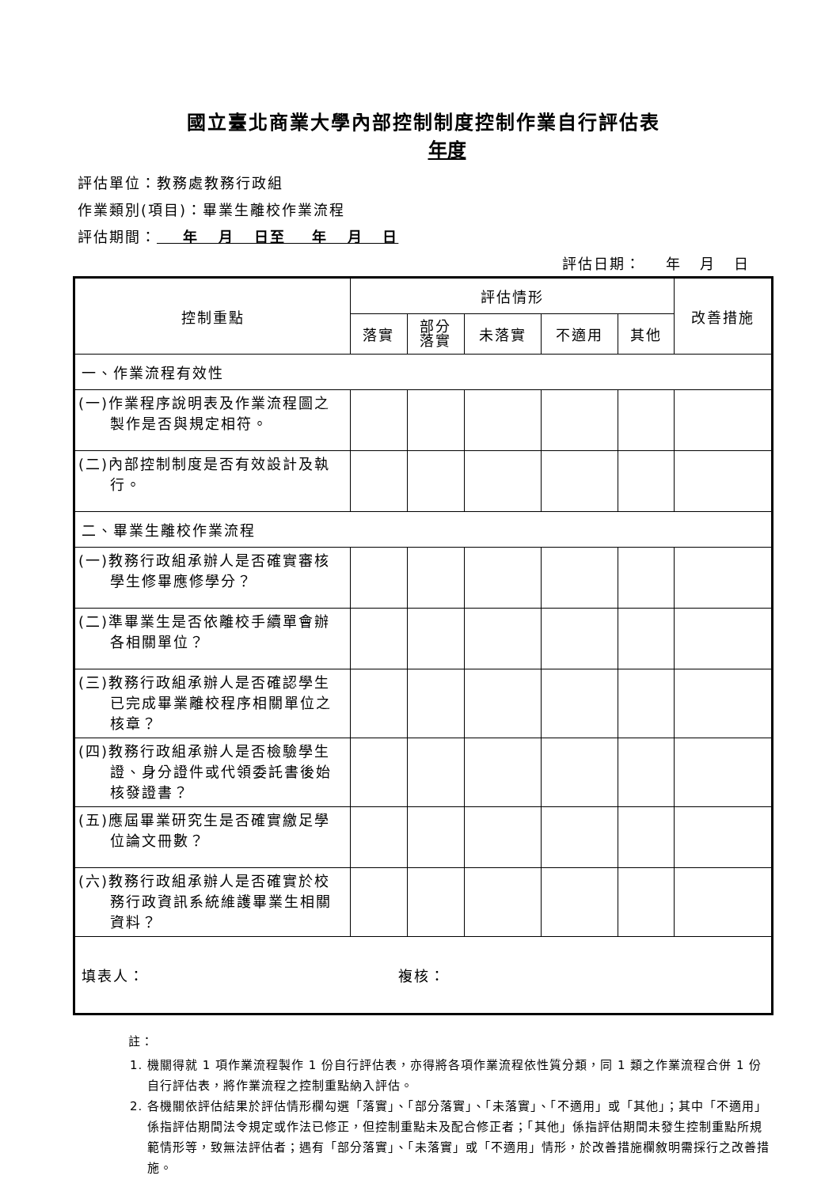國立臺北商業大學內部控制制度控制作業自行評估表
年度
評估單位：教務處教務行政組
作業類別(項目)：畢業生離校作業流程
評估期間： 年 月 日至 年 月 日
評估日期： 年 月 日
| 控制重點 | 評估情形 | | | | | 改善措施 |
| --- | --- | --- | --- | --- | --- | --- |
| | 落實 | 部分 落實 | 未落實 | 不適用 | 其他 | |
| 一、作業流程有效性 | | | | | | |
| (一)作業程序說明表及作業流程圖之製作是否與規定相符。 | | | | | | |
| (二)內部控制制度是否有效設計及執行。 | | | | | | |
| 二、畢業生離校作業流程 | | | | | | |
| (一)教務行政組承辦人是否確實審核學生修畢應修學分？ | | | | | | |
| (二)準畢業生是否依離校手續單會辦各相關單位？ | | | | | | |
| (三)教務行政組承辦人是否確認學生已完成畢業離校程序相關單位之核章？ | | | | | | |
| (四)教務行政組承辦人是否檢驗學生證、身分證件或代領委託書後始核發證書？ | | | | | | |
| (五)應屆畢業研究生是否確實繳足學位論文冊數？ | | | | | | |
| (六)教務行政組承辦人是否確實於校務行政資訊系統維護畢業生相關資料？ | | | | | | |
| 填表人： 複核： | | | | | | |
註：
1. 機關得就 1 項作業流程製作 1 份自行評估表，亦得將各項作業流程依性質分類，同 1 類之作業流程合併 1 份自行評估表，將作業流程之控制重點納入評估。
2. 各機關依評估結果於評估情形欄勾選「落實」、「部分落實」、「未落實」、「不適用」或「其他」；其中「不適用」係指評估期間法令規定或作法已修正，但控制重點未及配合修正者；「其他」係指評估期間未發生控制重點所規範情形等，致無法評估者；遇有「部分落實」、「未落實」或「不適用」情形，於改善措施欄敘明需採行之改善措施。